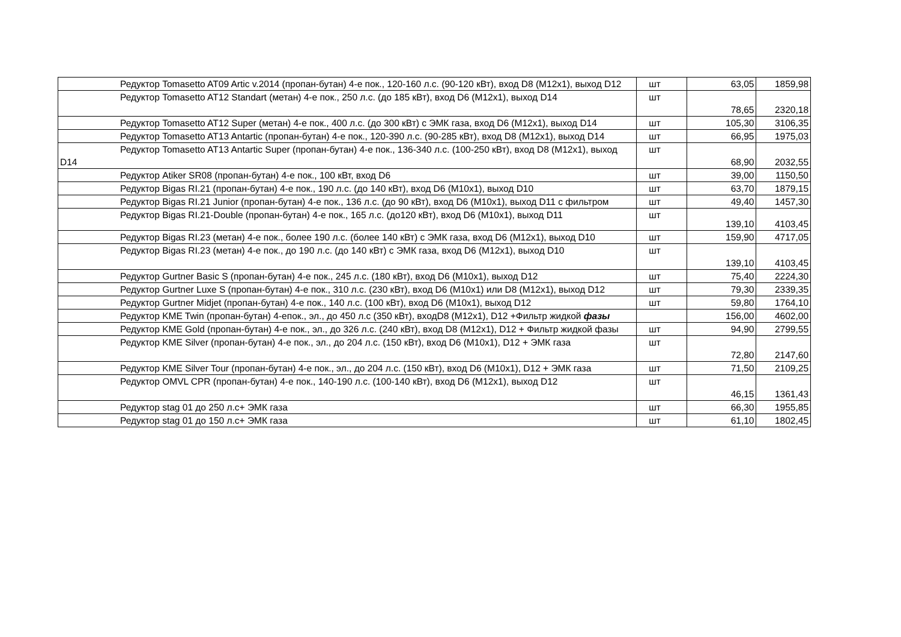| Редуктор Tomasetto AT09 Artic v.2014 (пропан-бутан) 4-е пок., 120-160 л.с. (90-120 кВт), вход D8 (M12x1), выход D12 | шт | 63,05 | 1859,98 |
| Редуктор Tomasetto AT12 Standart (метан) 4-е пок., 250 л.с. (до 185 кВт), вход D6 (M12x1), выход D14 | шт | 78,65 | 2320,18 |
| Редуктор Tomasetto AT12 Super (метан) 4-е пок., 400 л.с. (до 300 кВт) с ЭМК газа, вход D6 (M12x1), выход D14 | шт | 105,30 | 3106,35 |
| Редуктор Tomasetto AT13 Antartic (пропан-бутан) 4-е пок., 120-390 л.с. (90-285 кВт), вход D8 (M12x1), выход D14 | шт | 66,95 | 1975,03 |
| Редуктор Tomasetto AT13 Antartic Super (пропан-бутан) 4-е пок., 136-340 л.с. (100-250 кВт), вход D8 (M12x1), выход D14 | шт | 68,90 | 2032,55 |
| Редуктор Atiker SR08 (пропан-бутан) 4-е пок., 100 кВт, вход D6 | шт | 39,00 | 1150,50 |
| Редуктор Bigas RI.21 (пропан-бутан) 4-е пок., 190 л.с. (до 140 кВт), вход D6 (M10x1), выход D10 | шт | 63,70 | 1879,15 |
| Редуктор Bigas RI.21 Junior (пропан-бутан) 4-е пок., 136 л.с. (до 90 кВт), вход D6 (M10x1), выход D11 с фильтром | шт | 49,40 | 1457,30 |
| Редуктор Bigas RI.21-Double (пропан-бутан) 4-е пок., 165 л.с. (до120 кВт), вход D6 (M10x1), выход D11 | шт | 139,10 | 4103,45 |
| Редуктор Bigas RI.23 (метан) 4-е пок., более 190 л.с. (более 140 кВт) с ЭМК газа, вход D6 (M12x1), выход D10 | шт | 159,90 | 4717,05 |
| Редуктор Bigas RI.23 (метан) 4-е пок., до 190 л.с. (до 140 кВт) с ЭМК газа, вход D6 (M12x1), выход D10 | шт | 139,10 | 4103,45 |
| Редуктор Gurtner Basic S (пропан-бутан) 4-е пок., 245 л.с. (180 кВт), вход D6 (M10x1), выход D12 | шт | 75,40 | 2224,30 |
| Редуктор Gurtner Luxe S (пропан-бутан) 4-е пок., 310 л.с. (230 кВт), вход D6 (M10x1) или D8 (M12x1), выход D12 | шт | 79,30 | 2339,35 |
| Редуктор Gurtner Midjet (пропан-бутан) 4-е пок., 140 л.с. (100 кВт), вход D6 (M10x1), выход D12 | шт | 59,80 | 1764,10 |
| Редуктор KME Twin (пропан-бутан) 4-епок., эл., до 450 л.с (350 кВт), входD8 (M12x1), D12 +Фильтр жидкой фазы | | 156,00 | 4602,00 |
| Редуктор KME Gold (пропан-бутан) 4-е пок., эл., до 326 л.с. (240 кВт), вход D8 (M12x1), D12 + Фильтр жидкой фазы | шт | 94,90 | 2799,55 |
| Редуктор KME Silver (пропан-бутан) 4-е пок., эл., до 204 л.с. (150 кВт), вход D6 (M10x1), D12 + ЭМК газа | шт | 72,80 | 2147,60 |
| Редуктор KME Silver Tour (пропан-бутан) 4-е пок., эл., до 204 л.с. (150 кВт), вход D6 (M10x1), D12 + ЭМК газа | шт | 71,50 | 2109,25 |
| Редуктор OMVL CPR (пропан-бутан) 4-е пок., 140-190 л.с. (100-140 кВт), вход D6 (M12x1), выход D12 | шт | 46,15 | 1361,43 |
| Редуктор stag 01 до 250 л.с+ ЭМК газа | шт | 66,30 | 1955,85 |
| Редуктор stag 01 до 150 л.с+ ЭМК газа | шт | 61,10 | 1802,45 |